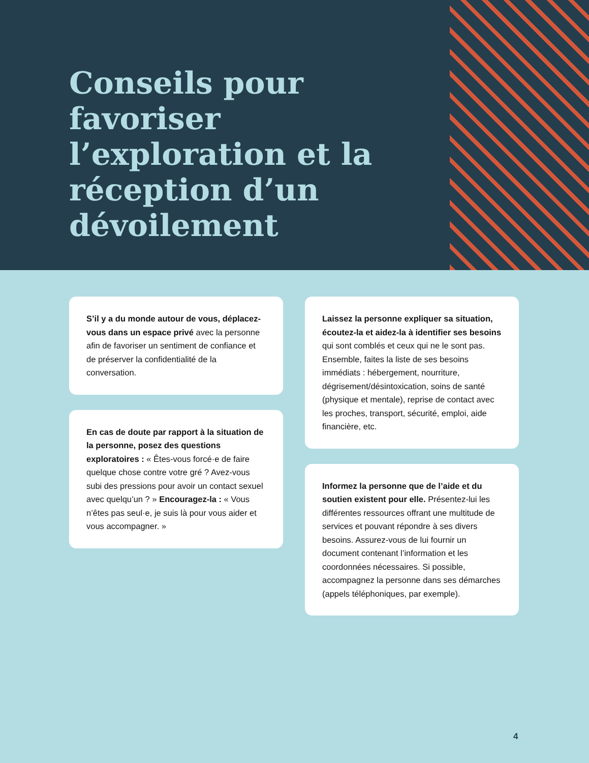Conseils pour favoriser l’exploration et la réception d’un dévoilement
S’il y a du monde autour de vous, déplacez-vous dans un espace privé avec la personne afin de favoriser un sentiment de confiance et de préserver la confidentialité de la conversation.
En cas de doute par rapport à la situation de la personne, posez des questions exploratoires : « Êtes-vous forcé·e de faire quelque chose contre votre gré ? Avez-vous subi des pressions pour avoir un contact sexuel avec quelqu’un ? » Encouragez-la : « Vous n’êtes pas seul·e, je suis là pour vous aider et vous accompagner. »
Laissez la personne expliquer sa situation, écoutez-la et aidez-la à identifier ses besoins qui sont comblés et ceux qui ne le sont pas. Ensemble, faites la liste de ses besoins immédiats : hébergement, nourriture, dégrisement/désintoxication, soins de santé (physique et mentale), reprise de contact avec les proches, transport, sécurité, emploi, aide financière, etc.
Informez la personne que de l’aide et du soutien existent pour elle. Présentez-lui les différentes ressources offrant une multitude de services et pouvant répondre à ses divers besoins. Assurez-vous de lui fournir un document contenant l’information et les coordonnées nécessaires. Si possible, accompagnez la personne dans ses démarches (appels téléphoniques, par exemple).
4